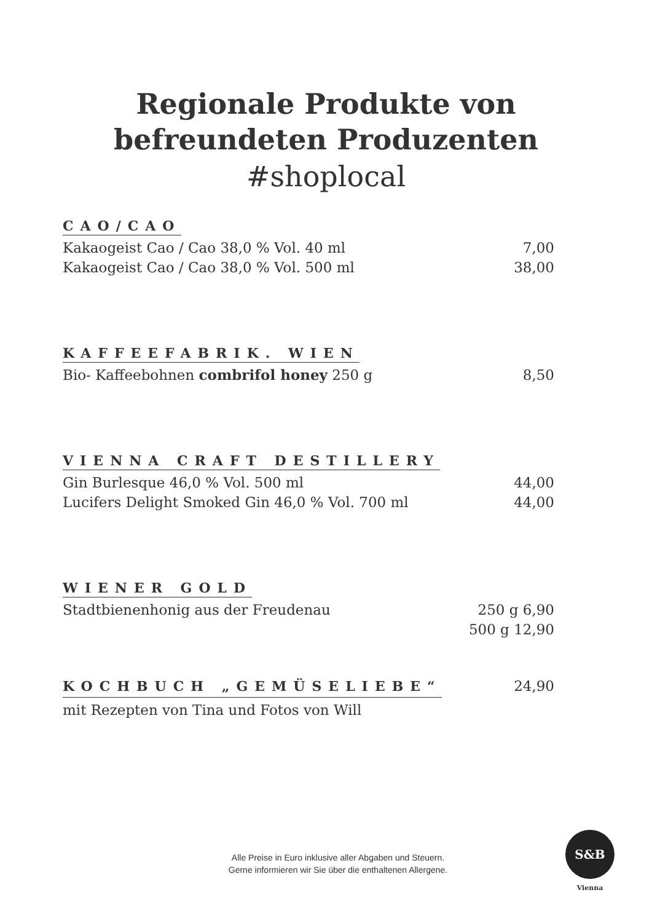Regionale Produkte von
befreundeten Produzenten
#shoplocal
CAO/CAO
Kakaogeist Cao / Cao 38,0 % Vol. 40 ml 7,00
Kakaogeist Cao / Cao 38,0 % Vol. 500 ml 38,00
KAFFEEFABRIK. WIEN
Bio- Kaffeebohnen combrifol honey 250 g 8,50
VIENNA CRAFT DESTILLERY
Gin Burlesque 46,0 % Vol. 500 ml 44,00
Lucifers Delight Smoked Gin 46,0 % Vol. 700 ml 44,00
WIENER GOLD
Stadtbienenhonig aus der Freudenau 250 g 6,90
500 g 12,90
KOCHBUCH „GEMÜSELIEBE“24,90
mit Rezepten von Tina und Fotos von Will
Alle Preise in Euro inklusive aller Abgaben und Steuern.
Gerne informieren wir Sie über die enthaltenen Allergene.
S&B
Vienna